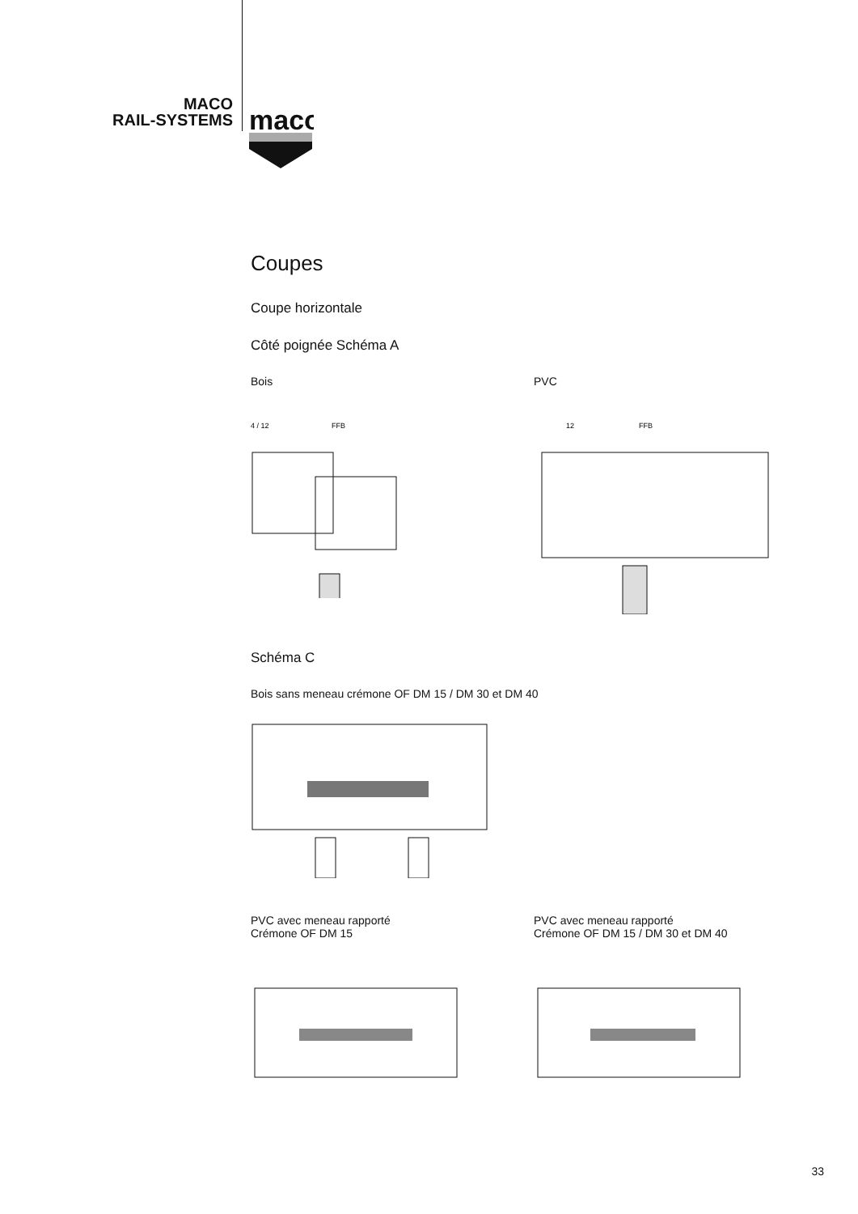MACO
RAIL-SYSTEMS
maco
Coupes
Coupe horizontale
Côté poignée Schéma A
Bois
4 / 12
FFB
PVC
12
FFB
Schéma C
Bois sans meneau crémone OF DM 15 / DM 30 et DM 40
PVC avec meneau rapporté
Crémone OF DM 15
PVC avec meneau rapporté
Crémone OF DM 15 / DM 30 et DM 40
33